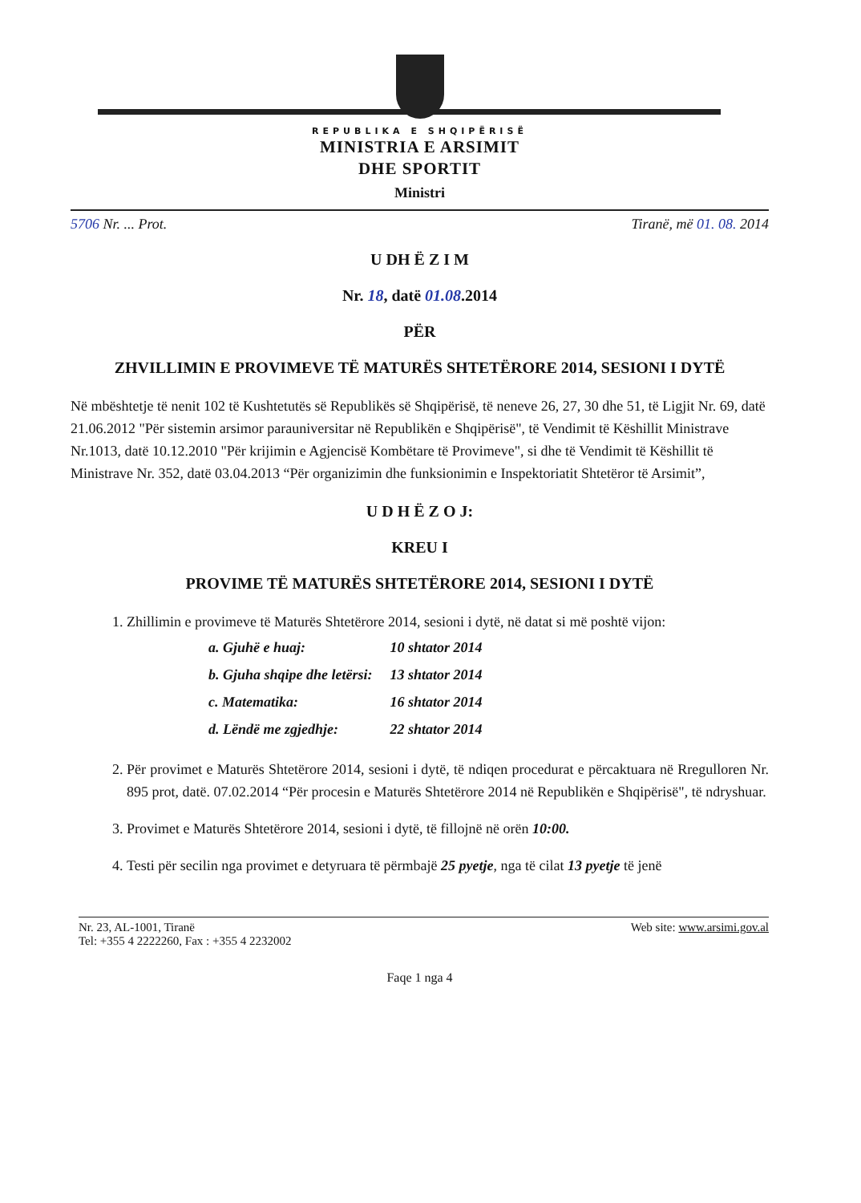REPUBLIKA E SHQIPËRISË
MINISTRIA E ARSIMIT
DHE SPORTIT
Ministri
5706 Nr. ... Prot. Tiranë, më 01. 08. 2014
U DH Ë Z I M
Nr. 18, datë 01.08.2014
PËR
ZHVILLIMIN E PROVIMEVE TË MATURËS SHTETËRORE 2014, SESIONI I DYTË
Në mbështetje të nenit 102 të Kushtetutës së Republikës së Shqipërisë, të neneve 26, 27, 30 dhe 51, të Ligjit Nr. 69, datë 21.06.2012 "Për sistemin arsimor parauniversitar në Republikën e Shqipërisë", të Vendimit të Këshillit Ministrave Nr.1013, datë 10.12.2010 "Për krijimin e Agjencisë Kombëtare të Provimeve", si dhe të Vendimit të Këshillit të Ministrave Nr. 352, datë 03.04.2013 “Për organizimin dhe funksionimin e Inspektoriatit Shtetëror të Arsimit”,
U D H Ë Z O J:
KREU I
PROVIME TË MATURËS SHTETËRORE 2014, SESIONI I DYTË
1. Zhillimin e provimeve të Maturës Shtetërore 2014, sesioni i dytë, në datat si më poshtë vijon:
| a. Gjuhë e huaj: | 10 shtator 2014 |
| b. Gjuha shqipe dhe letërsi: | 13 shtator 2014 |
| c. Matematika: | 16 shtator 2014 |
| d. Lëndë me zgjedhje: | 22 shtator 2014 |
2. Për provimet e Maturës Shtetërore 2014, sesioni i dytë, të ndiqen procedurat e përcaktuara në Rregulloren Nr. 895 prot, datë. 07.02.2014 “Për procesin e Maturës Shtetërore 2014 në Republikën e Shqipërisë", të ndryshuar.
3. Provimet e Maturës Shtetërore 2014, sesioni i dytë, të fillojnë në orën 10:00.
4. Testi për secilin nga provimet e detyruara të përmbajë 25 pyetje, nga të cilat 13 pyetje të jenë
Nr. 23, AL-1001, Tiranë
Tel: +355 4 2222260, Fax : +355 4 2232002 Web site: www.arsimi.gov.al
Faqe 1 nga 4